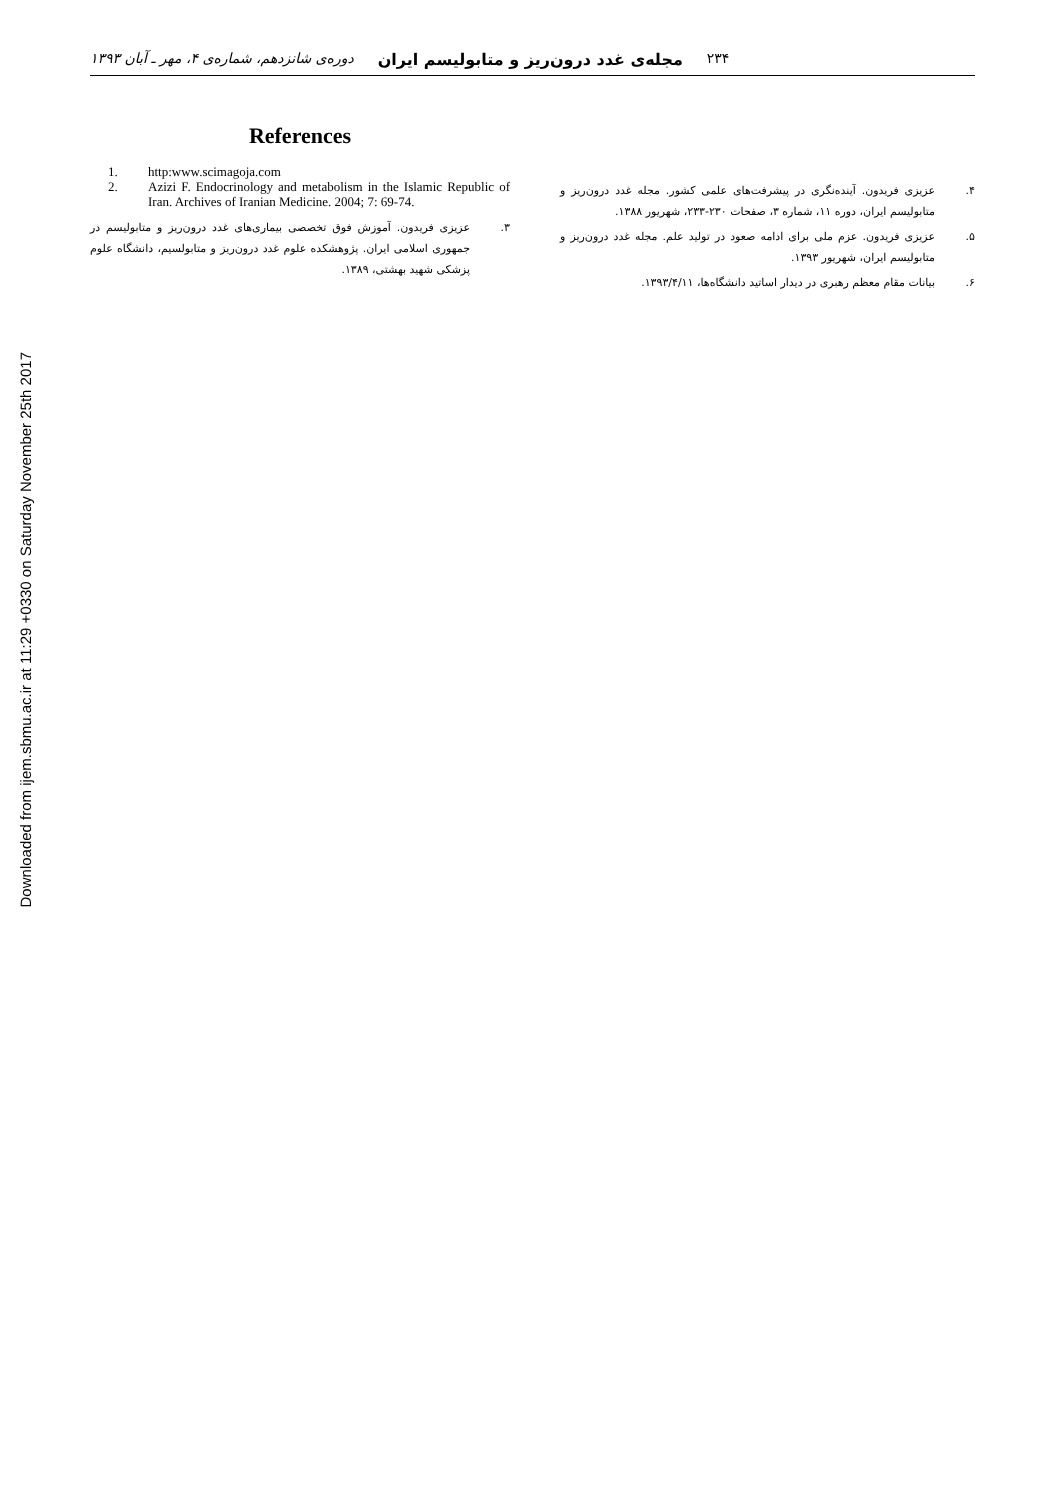Downloaded from ijem.sbmu.ac.ir at 11:29 +0330 on Saturday November 25th 2017
۲۳۴ مجله‌ی غدد درون‌ریز و متابولیسم ایران دوره‌ی شانزدهم، شماره‌ی ۴، مهر ـ آبان ۱۳۹۳
۴. عزیزی فریدون. آینده‌نگری در پیشرفت‌های علمی کشور. مجله غدد درون‌ریز و متابولیسم ایران، دوره ۱۱، شماره ۳، صفحات ۲۳۰-۲۳۳، شهریور ۱۳۸۸.
۵. عزیزی فریدون. عزم ملی برای ادامه صعود در تولید علم. مجله غدد درون‌ریز و متابولیسم ایران، شهریور ۱۳۹۳.
۶. بیانات مقام معظم رهبری در دیدار اساتید دانشگاه‌ها، ۱۳۹۳/۴/۱۱.
References
1. http:www.scimagoja.com
2. Azizi F. Endocrinology and metabolism in the Islamic Republic of Iran. Archives of Iranian Medicine. 2004; 7: 69-74.
۳. عزیزی فریدون. آموزش فوق تخصصی بیماری‌های غدد درون‌ریز و متابولیسم در جمهوری اسلامی ایران. پژوهشکده علوم غدد درون‌ریز و متابولسیم، دانشگاه علوم پزشکی شهید بهشتی، ۱۳۸۹.